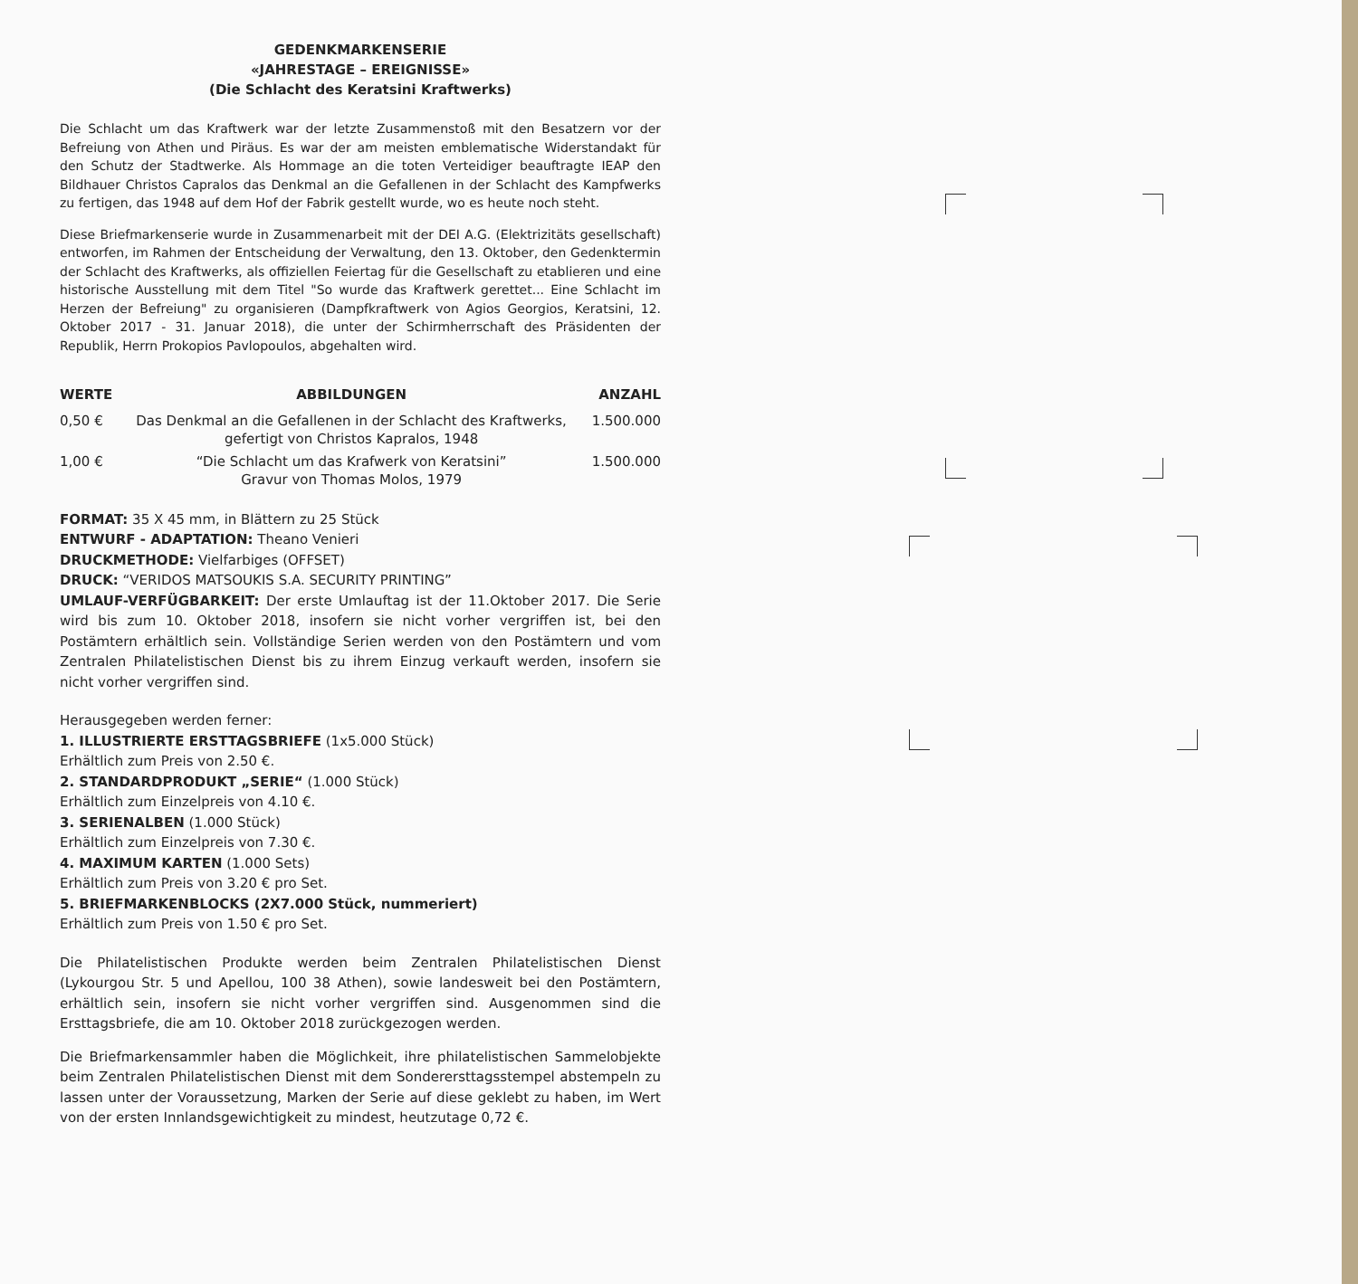GEDENKMARKENSERIE
«JAHRESTAGE – EREIGNISSE»
(Die Schlacht des Keratsini Kraftwerks)
Die Schlacht um das Kraftwerk war der letzte Zusammenstoß mit den Besatzern vor der Befreiung von Athen und Piräus. Es war der am meisten emblematische Widerstandakt für den Schutz der Stadtwerke. Als Hommage an die toten Verteidiger beauftragte IEAP den Bildhauer Christos Capralos das Denkmal an die Gefallenen in der Schlacht des Kampfwerks zu fertigen, das 1948 auf dem Hof der Fabrik gestellt wurde, wo es heute noch steht.
Diese Briefmarkenserie wurde in Zusammenarbeit mit der DEI A.G. (Elektrizitäts gesellschaft) entworfen, im Rahmen der Entscheidung der Verwaltung, den 13. Oktober, den Gedenktermin der Schlacht des Kraftwerks, als offiziellen Feiertag für die Gesellschaft zu etablieren und eine historische Ausstellung mit dem Titel "So wurde das Kraftwerk gerettet... Eine Schlacht im Herzen der Befreiung" zu organisieren (Dampfkraftwerk von Agios Georgios, Keratsini, 12. Oktober 2017 - 31. Januar 2018), die unter der Schirmherrschaft des Präsidenten der Republik, Herrn Prokopios Pavlopoulos, abgehalten wird.
| WERTE | ABBILDUNGEN | ANZAHL |
| --- | --- | --- |
| 0,50 € | Das Denkmal an die Gefallenen in der Schlacht des Kraftwerks, gefertigt von Christos Kapralos, 1948 | 1.500.000 |
| 1,00 € | “Die Schlacht um das Krafwerk von Keratsini” Gravur von Thomas Molos, 1979 | 1.500.000 |
FORMAT: 35 X 45 mm, in Blättern zu 25 Stück
ENTWURF - ADAPTATION: Theano Venieri
DRUCKMETHODE: Vielfarbiges (OFFSET)
DRUCK: “VERIDOS MATSOUKIS S.A. SECURITY PRINTING”
UMLAUF-VERFÜGBARKEIT: Der erste Umlauftag ist der 11.Oktober 2017. Die Serie wird bis zum 10. Oktober 2018, insofern sie nicht vorher vergriffen ist, bei den Postämtern erhältlich sein. Vollständige Serien werden von den Postämtern und vom Zentralen Philatelistischen Dienst bis zu ihrem Einzug verkauft werden, insofern sie nicht vorher vergriffen sind.
Herausgegeben werden ferner:
1. ILLUSTRIERTE ERSTTAGSBRIEFE (1x5.000 Stück)
Erhältlich zum Preis von 2.50 €.
2. STANDARDPRODUKT „SERIE“ (1.000 Stück)
Erhältlich zum Einzelpreis von 4.10 €.
3. SERIENALBEN (1.000 Stück)
Erhältlich zum Einzelpreis von 7.30 €.
4. MAXIMUM KARTEN (1.000 Sets)
Erhältlich zum Preis von 3.20 € pro Set.
5. BRIEFMARKENBLOCKS (2X7.000 Stück, nummeriert)
Erhältlich zum Preis von 1.50 € pro Set.
Die Philatelistischen Produkte werden beim Zentralen Philatelistischen Dienst (Lykourgou Str. 5 und Apellou, 100 38 Athen), sowie landesweit bei den Postämtern, erhältlich sein, insofern sie nicht vorher vergriffen sind. Ausgenommen sind die Ersttagsbriefe, die am 10. Oktober 2018 zurückgezogen werden.
Die Briefmarkensammler haben die Möglichkeit, ihre philatelistischen Sammelobjekte beim Zentralen Philatelistischen Dienst mit dem Sonderersttagsstempel abstempeln zu lassen unter der Voraussetzung, Marken der Serie auf diese geklebt zu haben, im Wert von der ersten Innlandsgewichtigkeit zu mindest, heutzutage 0,72 €.